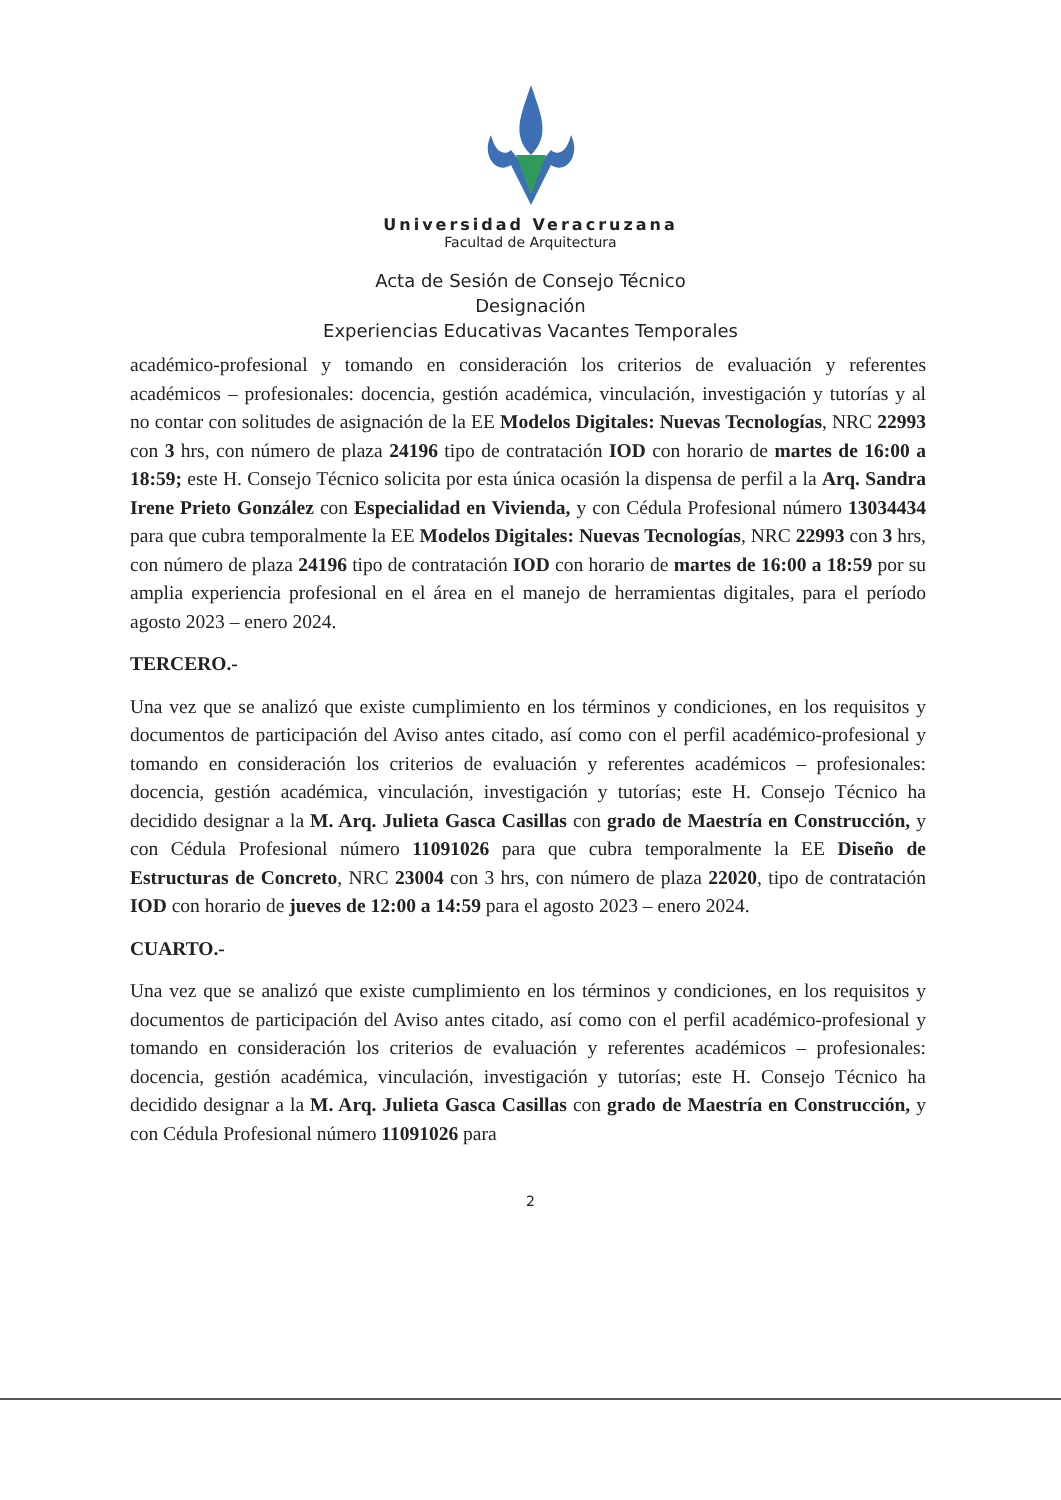Universidad Veracruzana
Facultad de Arquitectura
Acta de Sesión de Consejo Técnico
Designación
Experiencias Educativas Vacantes Temporales
académico-profesional y tomando en consideración los criterios de evaluación y referentes académicos – profesionales: docencia, gestión académica, vinculación, investigación y tutorías y al no contar con solitudes de asignación de la EE Modelos Digitales: Nuevas Tecnologías, NRC 22993 con 3 hrs, con número de plaza 24196 tipo de contratación IOD con horario de martes de 16:00 a 18:59; este H. Consejo Técnico solicita por esta única ocasión la dispensa de perfil a la Arq. Sandra Irene Prieto González con Especialidad en Vivienda, y con Cédula Profesional número 13034434 para que cubra temporalmente la EE Modelos Digitales: Nuevas Tecnologías, NRC 22993 con 3 hrs, con número de plaza 24196 tipo de contratación IOD con horario de martes de 16:00 a 18:59 por su amplia experiencia profesional en el área en el manejo de herramientas digitales, para el período agosto 2023 – enero 2024.
TERCERO.-
Una vez que se analizó que existe cumplimiento en los términos y condiciones, en los requisitos y documentos de participación del Aviso antes citado, así como con el perfil académico-profesional y tomando en consideración los criterios de evaluación y referentes académicos – profesionales: docencia, gestión académica, vinculación, investigación y tutorías; este H. Consejo Técnico ha decidido designar a la M. Arq. Julieta Gasca Casillas con grado de Maestría en Construcción, y con Cédula Profesional número 11091026 para que cubra temporalmente la EE Diseño de Estructuras de Concreto, NRC 23004 con 3 hrs, con número de plaza 22020, tipo de contratación IOD con horario de jueves de 12:00 a 14:59 para el agosto 2023 – enero 2024.
CUARTO.-
Una vez que se analizó que existe cumplimiento en los términos y condiciones, en los requisitos y documentos de participación del Aviso antes citado, así como con el perfil académico-profesional y tomando en consideración los criterios de evaluación y referentes académicos – profesionales: docencia, gestión académica, vinculación, investigación y tutorías; este H. Consejo Técnico ha decidido designar a la M. Arq. Julieta Gasca Casillas con grado de Maestría en Construcción, y con Cédula Profesional número 11091026 para
2